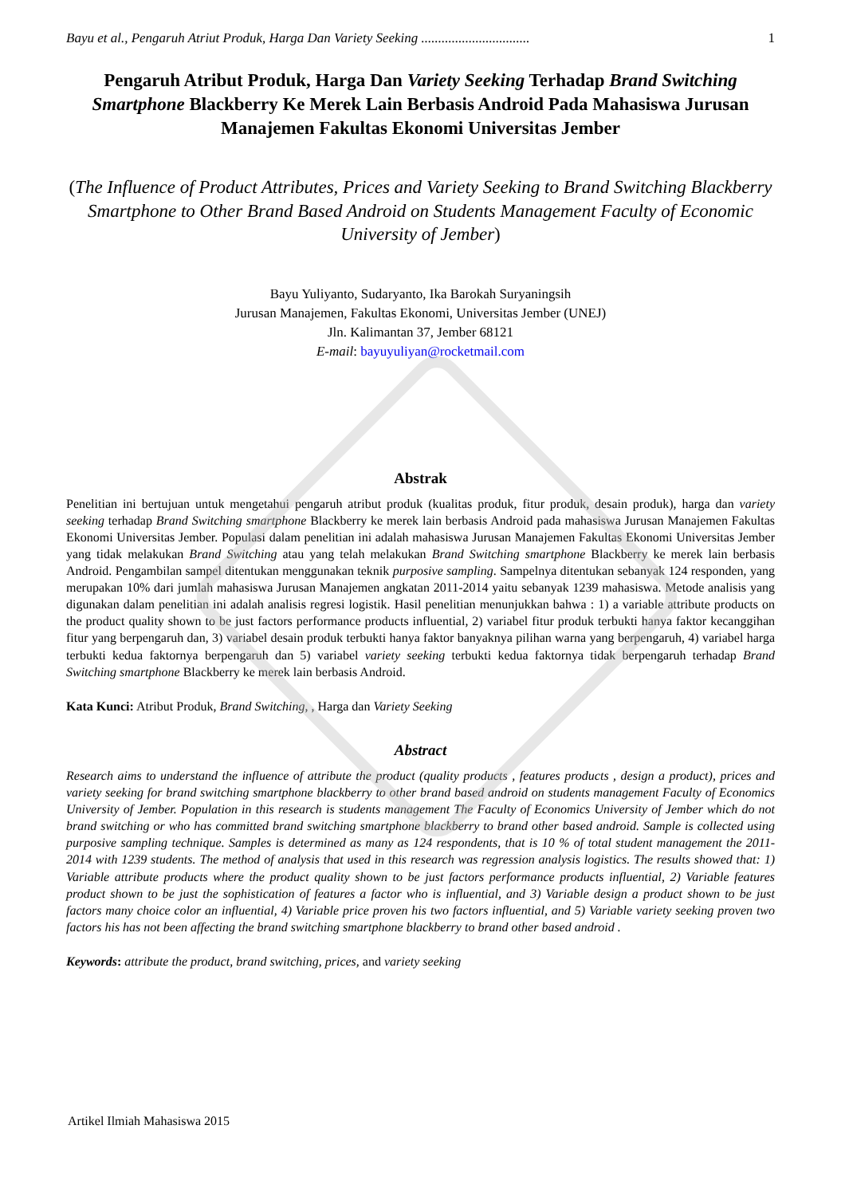Bayu et al., Pengaruh Atriut Produk, Harga Dan Variety Seeking ................................ 1
Pengaruh Atribut Produk, Harga Dan Variety Seeking Terhadap Brand Switching Smartphone Blackberry Ke Merek Lain Berbasis Android Pada Mahasiswa Jurusan Manajemen Fakultas Ekonomi Universitas Jember
(The Influence of Product Attributes, Prices and Variety Seeking to Brand Switching Blackberry Smartphone to Other Brand Based Android on Students Management Faculty of Economic University of Jember)
Bayu Yuliyanto, Sudaryanto, Ika Barokah Suryaningsih
Jurusan Manajemen, Fakultas Ekonomi, Universitas Jember (UNEJ)
Jln. Kalimantan 37, Jember 68121
E-mail: bayuyuliyan@rocketmail.com
Abstrak
Penelitian ini bertujuan untuk mengetahui pengaruh atribut produk (kualitas produk, fitur produk, desain produk), harga dan variety seeking terhadap Brand Switching smartphone Blackberry ke merek lain berbasis Android pada mahasiswa Jurusan Manajemen Fakultas Ekonomi Universitas Jember. Populasi dalam penelitian ini adalah mahasiswa Jurusan Manajemen Fakultas Ekonomi Universitas Jember yang tidak melakukan Brand Switching atau yang telah melakukan Brand Switching smartphone Blackberry ke merek lain berbasis Android. Pengambilan sampel ditentukan menggunakan teknik purposive sampling. Sampelnya ditentukan sebanyak 124 responden, yang merupakan 10% dari jumlah mahasiswa Jurusan Manajemen angkatan 2011-2014 yaitu sebanyak 1239 mahasiswa. Metode analisis yang digunakan dalam penelitian ini adalah analisis regresi logistik. Hasil penelitian menunjukkan bahwa : 1) a variable attribute products on the product quality shown to be just factors performance products influential, 2) variabel fitur produk terbukti hanya faktor kecanggihan fitur yang berpengaruh dan, 3) variabel desain produk terbukti hanya faktor banyaknya pilihan warna yang berpengaruh, 4) variabel harga terbukti kedua faktornya berpengaruh dan 5) variabel variety seeking terbukti kedua faktornya tidak berpengaruh terhadap Brand Switching smartphone Blackberry ke merek lain berbasis Android.
Kata Kunci: Atribut Produk, Brand Switching, , Harga dan Variety Seeking
Abstract
Research aims to understand the influence of attribute the product (quality products , features products , design a product), prices and variety seeking for brand switching smartphone blackberry to other brand based android on students management Faculty of Economics University of Jember. Population in this research is students management The Faculty of Economics University of Jember which do not brand switching or who has committed brand switching smartphone blackberry to brand other based android. Sample is collected using purposive sampling technique. Samples is determined as many as 124 respondents, that is 10 % of total student management the 2011-2014 with 1239 students. The method of analysis that used in this research was regression analysis logistics. The results showed that: 1) Variable attribute products where the product quality shown to be just factors performance products influential, 2) Variable features product shown to be just the sophistication of features a factor who is influential, and 3) Variable design a product shown to be just factors many choice color an influential, 4) Variable price proven his two factors influential, and 5) Variable variety seeking proven two factors his has not been affecting the brand switching smartphone blackberry to brand other based android .
Keywords: attribute the product, brand switching, prices, and variety seeking
Artikel Ilmiah Mahasiswa 2015